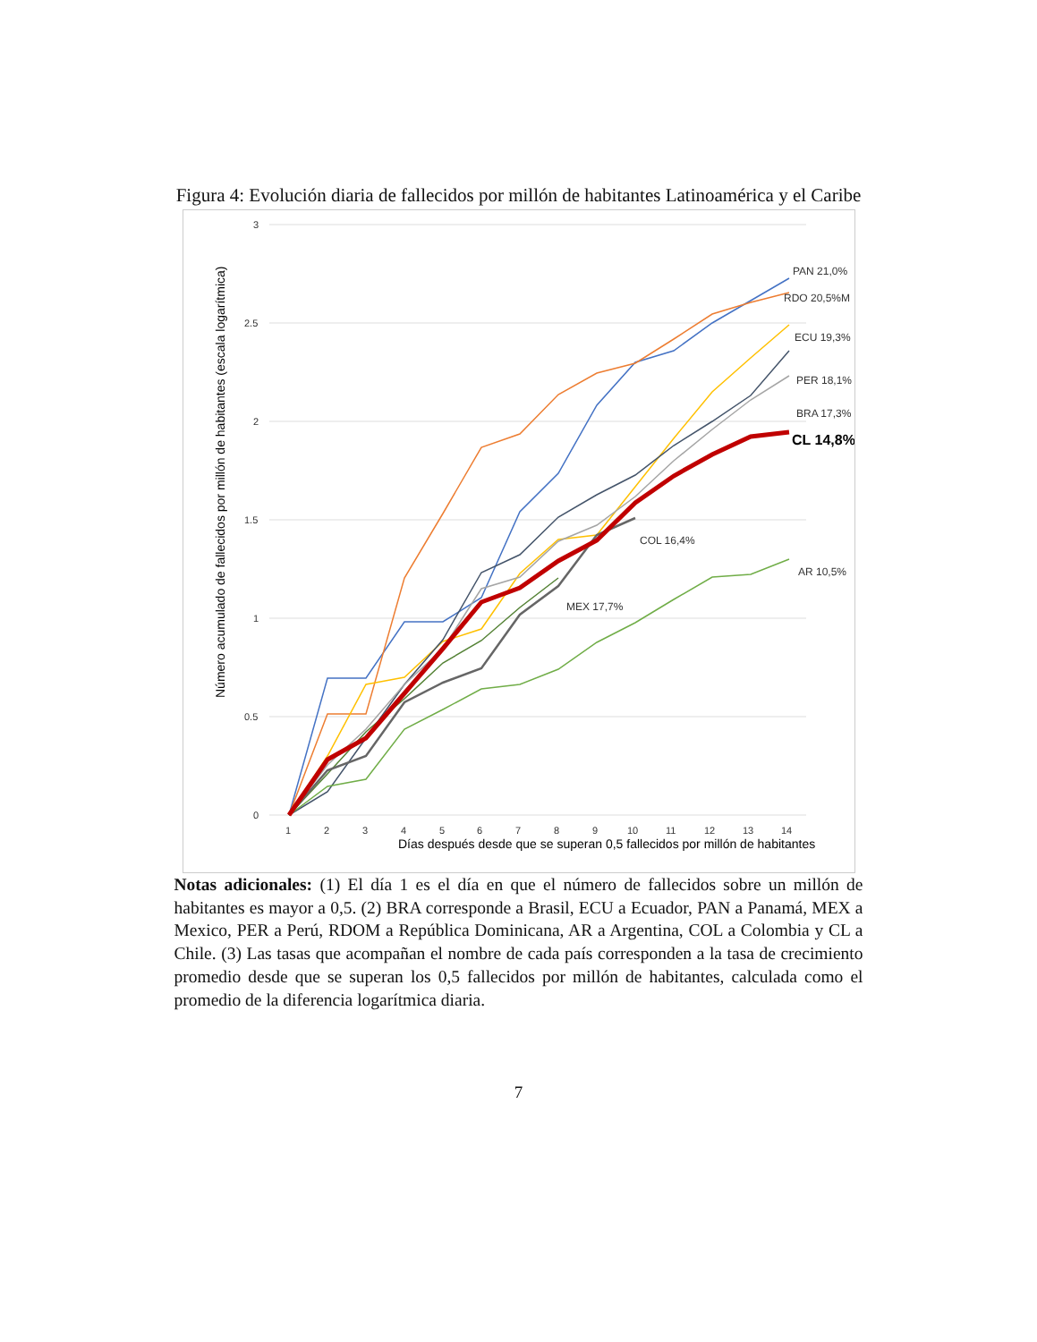Figura 4: Evolución diaria de fallecidos por millón de habitantes Latinoamérica y el Caribe
3
2.5
2
1.5
1
0.5
0
1
2
3
4
5
6
7
8
9
10
11
12
13
14
Días después desde que se superan 0,5 fallecidos por millón de habitantes
Número acumulado de fallecidos por millón de habitantes (escala logarítmica)
PAN 21,0%
RDO 20,5%M
ECU 19,3%
PER 18,1%
BRA 17,3%
CL 14,8%
COL 16,4%
AR 10,5%
MEX 17,7%
Notas adicionales: (1) El día 1 es el día en que el número de fallecidos sobre un millón de habitantes es mayor a 0,5. (2) BRA corresponde a Brasil, ECU a Ecuador, PAN a Panamá, MEX a Mexico, PER a Perú, RDOM a República Dominicana, AR a Argentina, COL a Colombia y CL a Chile. (3) Las tasas que acompañan el nombre de cada país corresponden a la tasa de crecimiento promedio desde que se superan los 0,5 fallecidos por millón de habitantes, calculada como el promedio de la diferencia logarítmica diaria.
7